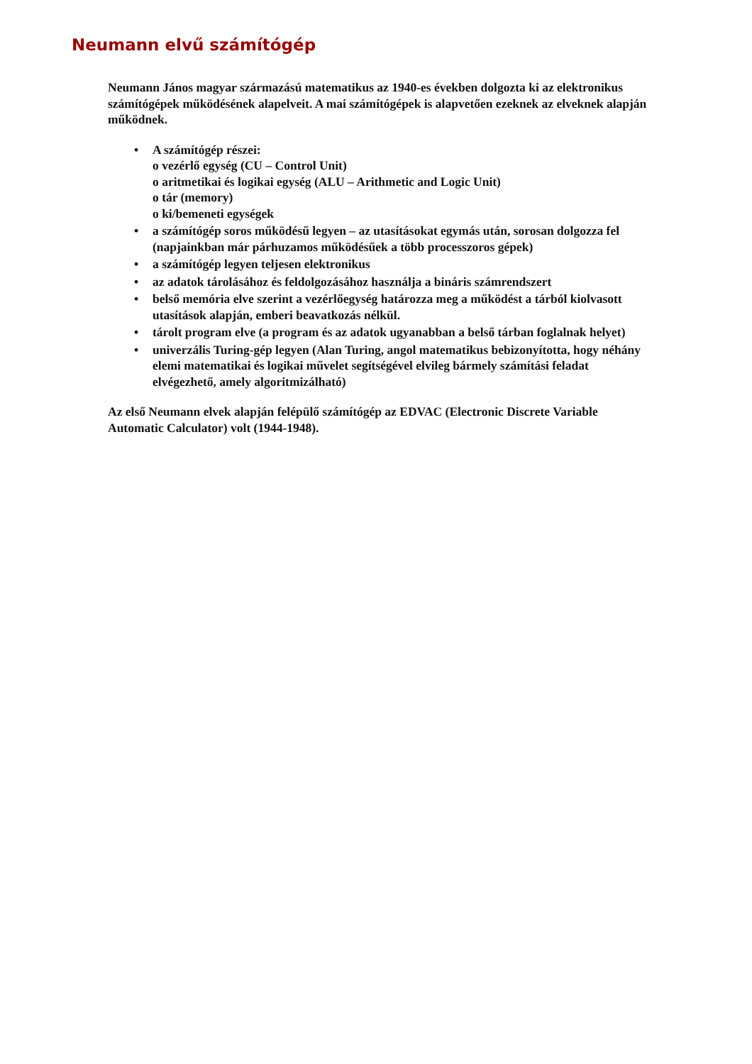Neumann elvű számítógép
Neumann János magyar származású matematikus az 1940-es években dolgozta ki az elektronikus számítógépek működésének alapelveit. A mai számítógépek is alapvetően ezeknek az elveknek alapján működnek.
• A számítógép részei:
o vezérlő egység (CU – Control Unit)
o aritmetikai és logikai egység (ALU – Arithmetic and Logic Unit)
o tár (memory)
o ki/bemeneti egységek
• a számítógép soros működésű legyen – az utasításokat egymás után, sorosan dolgozza fel (napjainkban már párhuzamos működésűek a több processzoros gépek)
• a számítógép legyen teljesen elektronikus
• az adatok tárolásához és feldolgozásához használja a bináris számrendszert
• belső memória elve szerint a vezérlőegység határozza meg a működést a tárból kiolvasott utasítások alapján, emberi beavatkozás nélkül.
• tárolt program elve (a program és az adatok ugyanabban a belső tárban foglalnak helyet)
• univerzális Turing-gép legyen (Alan Turing, angol matematikus bebizonyította, hogy néhány elemi matematikai és logikai művelet segítségével elvileg bármely számítási feladat elvégezhető, amely algoritmizálható)
Az első Neumann elvek alapján felépülő számítógép az EDVAC (Electronic Discrete Variable Automatic Calculator) volt (1944-1948).